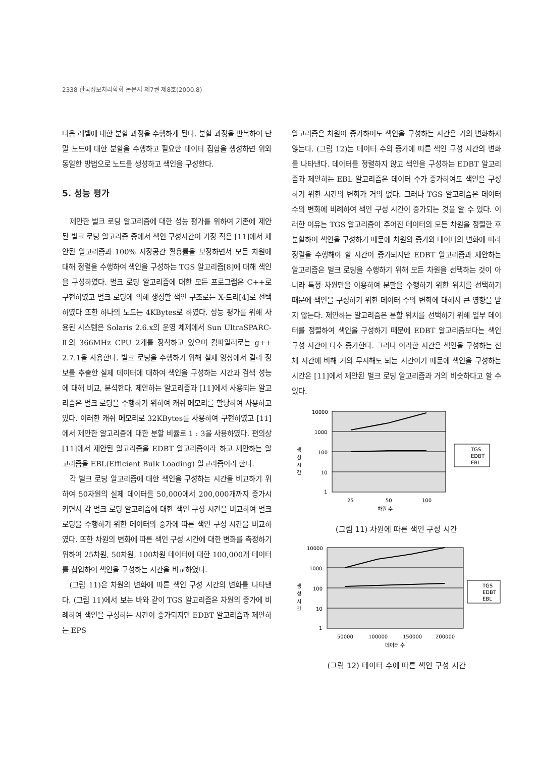2338 한국정보처리학회 논문지 제7권 제8호(2000.8)
다음 레벨에 대한 분할 과정을 수행하게 된다. 분할 과정을 반복하여 단말 노드에 대한 분할을 수행하고 필요한 데이터 집합을 생성하면 위와 동일한 방법으로 노드를 생성하고 색인을 구성한다.
5. 성능 평가
제안한 벌크 로딩 알고리즘에 대한 성능 평가를 위하여 기존에 제안된 벌크 로딩 알고리즘 중에서 색인 구성시간이 가장 적은 [11]에서 제안된 알고리즘과 100% 저장공간 활용률을 보장하면서 모든 차원에 대해 정렬을 수행하여 색인을 구성하는 TGS 알고리즘[8]에 대해 색인을 구성하였다. 벌크 로딩 알고리즘에 대한 모든 프로그램은 C++로 구현하였고 벌크 로딩에 의해 생성할 색인 구조로는 X-트리[4]로 선택하였다 또한 하나의 노드는 4KBytes로 하였다. 성능 평가를 위해 사용된 시스템은 Solaris 2.6.x의 운영 체제에서 Sun UltraSPARC-Ⅱ의 366MHz CPU 2개를 장착하고 있으며 컴파일러로는 g++ 2.7.1을 사용한다. 벌크 로딩을 수행하기 위해 실제 영상에서 칼라 정보를 추출한 실제 데이터에 대하여 색인을 구성하는 시간과 검색 성능에 대해 비교, 분석한다. 제안하는 알고리즘과 [11]에서 사용되는 알고리즘은 벌크 로딩을 수행하기 위하여 캐쉬 메모리를 할당하여 사용하고 있다. 이러한 캐쉬 메모리로 32KBytes를 사용하여 구현하였고 [11]에서 제안한 알고리즘에 대한 분할 비율로 1 : 3을 사용하였다. 편의상 [11]에서 제안된 알고리즘을 EDBT 알고리즘이라 하고 제안하는 알고리즘을 EBL(Efficient Bulk Loading) 알고리즘이라 한다.
각 벌크 로딩 알고리즘에 대한 색인을 구성하는 시간을 비교하기 위하여 50차원의 실제 데이터를 50,000에서 200,000개까지 증가시키면서 각 벌크 로딩 알고리즘에 대한 색인 구성 시간을 비교하여 벌크 로딩을 수행하기 위한 데이터의 증가에 따른 색인 구성 시간을 비교하였다. 또한 차원의 변화에 따른 색인 구성 시간에 대한 변화를 측정하기 위하여 25차원, 50차원, 100차원 데이터에 대한 100,000개 데이터를 삽입하여 색인을 구성하는 시간을 비교하였다.
(그림 11)은 차원의 변화에 따른 색인 구성 시간의 변화를 나타낸다. (그림 11)에서 보는 바와 같이 TGS 알고리즘은 차원의 증가에 비례하여 색인을 구성하는 시간이 증가되지만 EDBT 알고리즘과 제안하는 EPS
알고리즘은 차원이 증가하여도 색인을 구성하는 시간은 거의 변화하지 않는다. (그림 12)는 데이터 수의 증가에 따른 색인 구성 시간의 변화를 나타낸다. 데이터를 정렬하지 않고 색인을 구성하는 EDBT 알고리즘과 제안하는 EBL 알고리즘은 데이터 수가 증가하여도 색인을 구성하기 위한 시간의 변화가 거의 없다. 그러나 TGS 알고리즘은 데이터 수의 변화에 비례하여 색인 구성 시간이 증가되는 것을 알 수 있다. 이러한 이유는 TGS 알고리즘이 주어진 데이터의 모든 차원을 정렬한 후 분할하여 색인을 구성하기 때문에 차원의 증가와 데이터의 변화에 따라 정렬을 수행해야 할 시간이 증가되지만 EDBT 알고리즘과 제안하는 알고리즘은 벌크 로딩을 수행하기 위해 모든 차원을 선택하는 것이 아니라 특정 차원만을 이용하여 분할을 수행하기 위한 위치를 선택하기 때문에 색인을 구성하기 위한 데이터 수의 변화에 대해서 큰 영향을 받지 않는다. 제안하는 알고리즘은 분할 위치를 선택하기 위해 일부 데이터를 정렬하여 색인을 구성하기 때문에 EDBT 알고리즘보다는 색인 구성 시간이 다소 증가한다. 그러나 이러한 시간은 색인을 구성하는 전체 시간에 비해 거의 무시해도 되는 시간이기 때문에 색인을 구성하는 시간은 [11]에서 제안된 벌크 로딩 알고리즘과 거의 비슷하다고 할 수 있다.
생
성
시
간
10000
1000
100
10
1
25
50
100
차원 수
TGS
EDBT
EBL
(그림 11) 차원에 따른 색인 구성 시간
생
성
시
간
10000
1000
100
10
1
50000
100000
150000
200000
데이터 수
TGS
EDBT
EBL
(그림 12) 데이터 수에 따른 색인 구성 시간